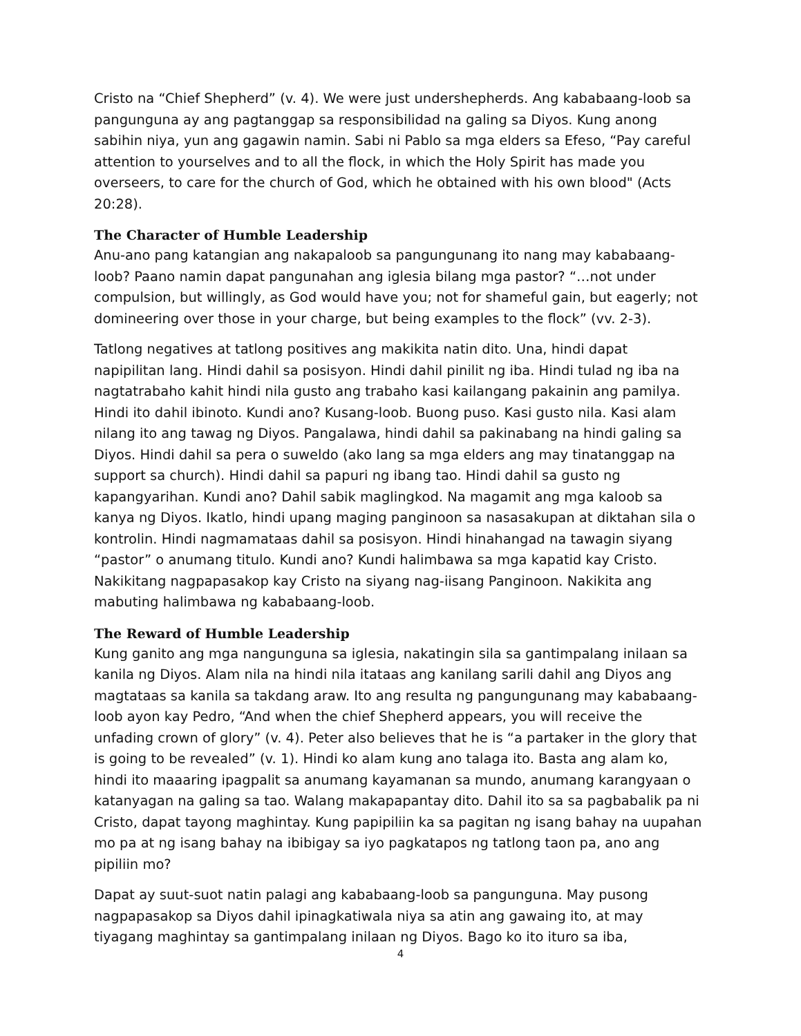Cristo na “Chief Shepherd” (v. 4). We were just undershepherds. Ang kababaang-loob sa pangunguna ay ang pagtanggap sa responsibilidad na galing sa Diyos. Kung anong sabihin niya, yun ang gagawin namin. Sabi ni Pablo sa mga elders sa Efeso, “Pay careful attention to yourselves and to all the flock, in which the Holy Spirit has made you overseers, to care for the church of God, which he obtained with his own blood" (Acts 20:28).
The Character of Humble Leadership
Anu-ano pang katangian ang nakapaloob sa pangungunang ito nang may kababaang-loob? Paano namin dapat pangunahan ang iglesia bilang mga pastor? “…not under compulsion, but willingly, as God would have you; not for shameful gain, but eagerly; not domineering over those in your charge, but being examples to the flock” (vv. 2-3).
Tatlong negatives at tatlong positives ang makikita natin dito. Una, hindi dapat napipilitan lang. Hindi dahil sa posisyon. Hindi dahil pinilit ng iba. Hindi tulad ng iba na nagtatrabaho kahit hindi nila gusto ang trabaho kasi kailangang pakainin ang pamilya. Hindi ito dahil ibinoto. Kundi ano? Kusang-loob. Buong puso. Kasi gusto nila. Kasi alam nilang ito ang tawag ng Diyos. Pangalawa, hindi dahil sa pakinabang na hindi galing sa Diyos. Hindi dahil sa pera o suweldo (ako lang sa mga elders ang may tinatanggap na support sa church). Hindi dahil sa papuri ng ibang tao. Hindi dahil sa gusto ng kapangyarihan. Kundi ano? Dahil sabik maglingkod. Na magamit ang mga kaloob sa kanya ng Diyos. Ikatlo, hindi upang maging panginoon sa nasasakupan at diktahan sila o kontrolin. Hindi nagmamataas dahil sa posisyon. Hindi hinahangad na tawagin siyang “pastor” o anumang titulo. Kundi ano? Kundi halimbawa sa mga kapatid kay Cristo. Nakikitang nagpapasakop kay Cristo na siyang nag-iisang Panginoon. Nakikita ang mabuting halimbawa ng kababaang-loob.
The Reward of Humble Leadership
Kung ganito ang mga nangunguna sa iglesia, nakatingin sila sa gantimpalang inilaan sa kanila ng Diyos. Alam nila na hindi nila itataas ang kanilang sarili dahil ang Diyos ang magtataas sa kanila sa takdang araw. Ito ang resulta ng pangungunang may kababaang-loob ayon kay Pedro, “And when the chief Shepherd appears, you will receive the unfading crown of glory” (v. 4). Peter also believes that he is “a partaker in the glory that is going to be revealed” (v. 1). Hindi ko alam kung ano talaga ito. Basta ang alam ko, hindi ito maaaring ipagpalit sa anumang kayamanan sa mundo, anumang karangyaan o katanyagan na galing sa tao. Walang makapapantay dito. Dahil ito sa sa pagbabalik pa ni Cristo, dapat tayong maghintay. Kung papipiliin ka sa pagitan ng isang bahay na uupahan mo pa at ng isang bahay na ibibigay sa iyo pagkatapos ng tatlong taon pa, ano ang pipiliin mo?
Dapat ay suut-suot natin palagi ang kababaang-loob sa pangunguna. May pusong nagpapasakop sa Diyos dahil ipinagkatiwala niya sa atin ang gawaing ito, at may tiyagang maghintay sa gantimpalang inilaan ng Diyos. Bago ko ito ituro sa iba,
4